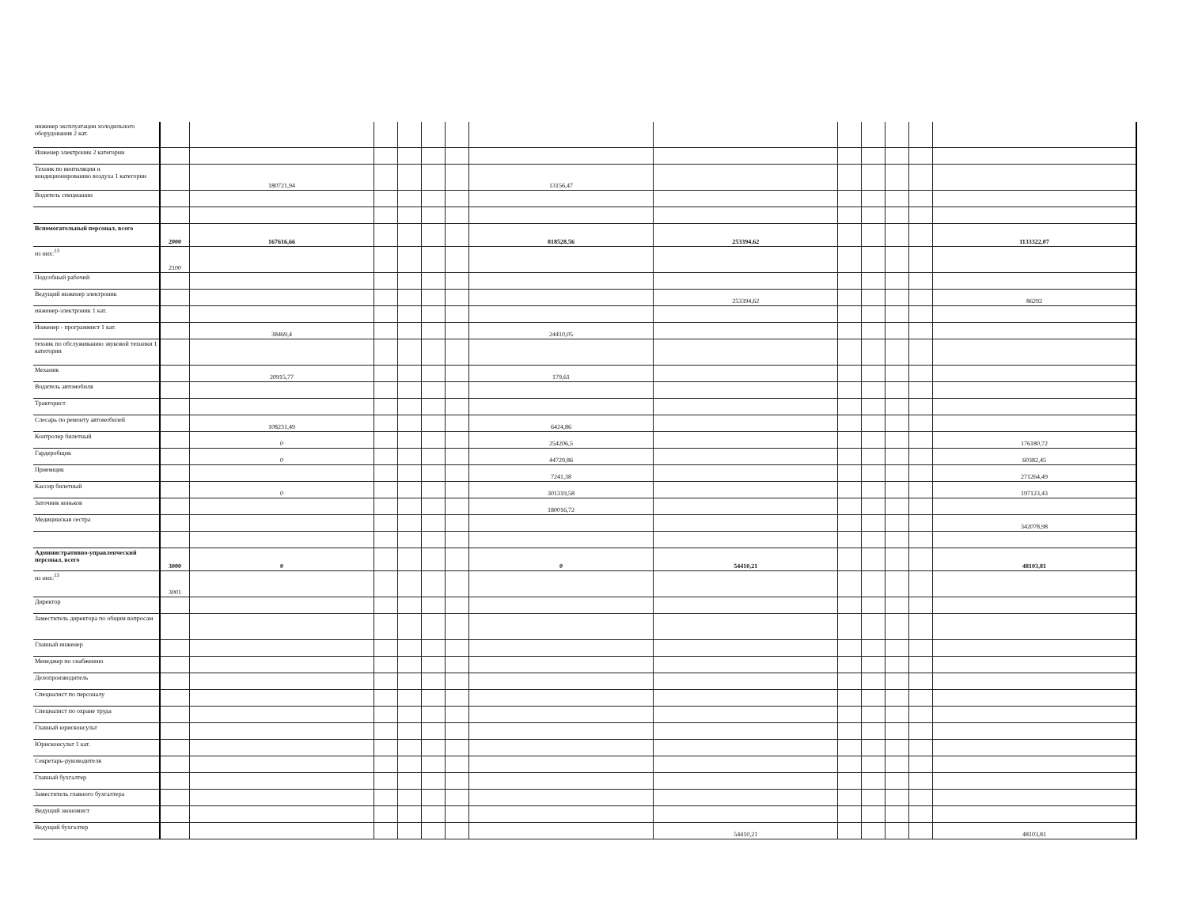| инженер эксплуатации холодильного оборудования 2 кат. | | | | | | | | | | | | | |
| Инженер электроник 2 категории | | | | | | | | | | | | | |
| Техник по вентиляции и кондиционированию воздуха 1 категории | | 180721,94 | | | | | 13156,47 | | | | | | |
| Водитель спецмашин | | | | | | | | | | | | | |
| Вспомогательный персонал, всего | 2000 | 167616,66 | | | | | 818528,56 | 253394,62 | | | | | 1133322,07 |
| из них:<sup>13</sup> | 2100 | | | | | | | | | | | | |
| Подсобный рабочий | | | | | | | | | | | | | |
| Ведущий инженер электроник | | | | | | | | 253394,62 | | | | | 86292 |
| инженер-электроник 1 кат. | | | | | | | | | | | | | |
| Инженер - программист 1 кат. | | 38469,4 | | | | | 24410,05 | | | | | | |
| техник по обслуживанию звуковой техники 1 категории | | | | | | | | | | | | | |
| Механик | | 20915,77 | | | | | 179,61 | | | | | | |
| Водитель автомобиля | | | | | | | | | | | | | |
| Тракторист | | | | | | | | | | | | | |
| Слесарь по ремонту автомобилей | | 108231,49 | | | | | 6424,86 | | | | | | |
| Контролер билетный | | 0 | | | | | 254206,5 | | | | | | 176180,72 |
| Гардеробщик | | 0 | | | | | 44729,86 | | | | | | 60382,45 |
| Приемщик | | | | | | | 7241,38 | | | | | | 271264,49 |
| Кассир билетный | | 0 | | | | | 301319,58 | | | | | | 197123,43 |
| Заточник коньков | | | | | | | 180016,72 | | | | | | |
| Медицинская сестра | | | | | | | | | | | | | 342078,98 |
| Административно-управленческий персонал, всего | 3000 | 0 | | | | | 0 | 54410,21 | | | | | 48103,81 |
| из них:<sup>13</sup> | 3001 | | | | | | | | | | | | |
| Директор | | | | | | | | | | | | | |
| Заместитель директора по общим вопросам | | | | | | | | | | | | | |
| Главный инженер | | | | | | | | | | | | | |
| Менеджер по снабжению | | | | | | | | | | | | | |
| Делопроизводитель | | | | | | | | | | | | | |
| Специалист по персоналу | | | | | | | | | | | | | |
| Специалист по охране труда | | | | | | | | | | | | | |
| Главный юрисконсульт | | | | | | | | | | | | | |
| Юрисконсульт 1 кат. | | | | | | | | | | | | | |
| Секретарь-руководителя | | | | | | | | | | | | | |
| Главный бухгалтер | | | | | | | | | | | | | |
| Заместитель главного бухгалтера | | | | | | | | | | | | | |
| Ведущий экономист | | | | | | | | | | | | | |
| Ведущий бухгалтер | | | | | | | | 54410,21 | | | | | 48103,81 |